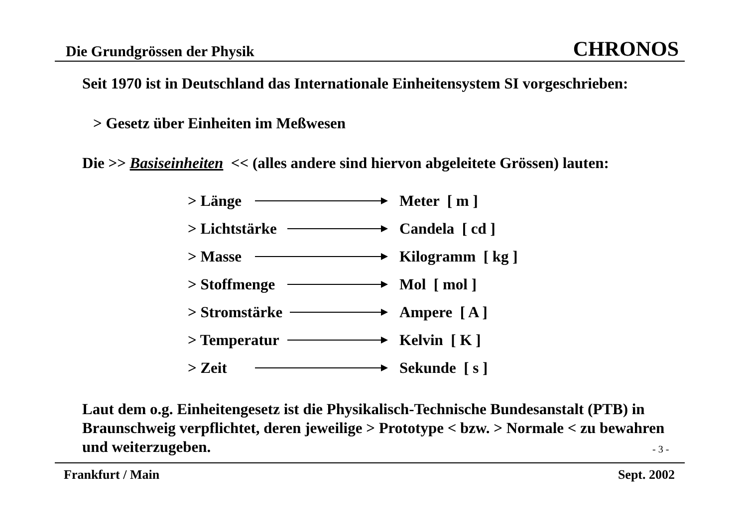Die Grundgrössen der Physik CHRONOS
Seit 1970 ist in Deutschland das Internationale Einheitensystem SI vorgeschrieben:
> Gesetz über Einheiten im Meßwesen
Die >> Basiseinheiten << (alles andere sind hiervon abgeleitete Grössen) lauten:
> Länge Meter [ m ]
> Lichtstärke Candela [ cd ]
> Masse Kilogramm [ kg ]
> Stoffmenge Mol [ mol ]
> Stromstärke Ampere [ A ]
> Temperatur Kelvin [ K ]
> Zeit Sekunde [ s ]
Laut dem o.g. Einheitengesetz ist die Physikalisch-Technische Bundesanstalt (PTB) in Braunschweig verpflichtet, deren jeweilige > Prototype < bzw. > Normale < zu bewahren und weiterzugeben.
- 3 -
Frankfurt / Main Sept. 2002